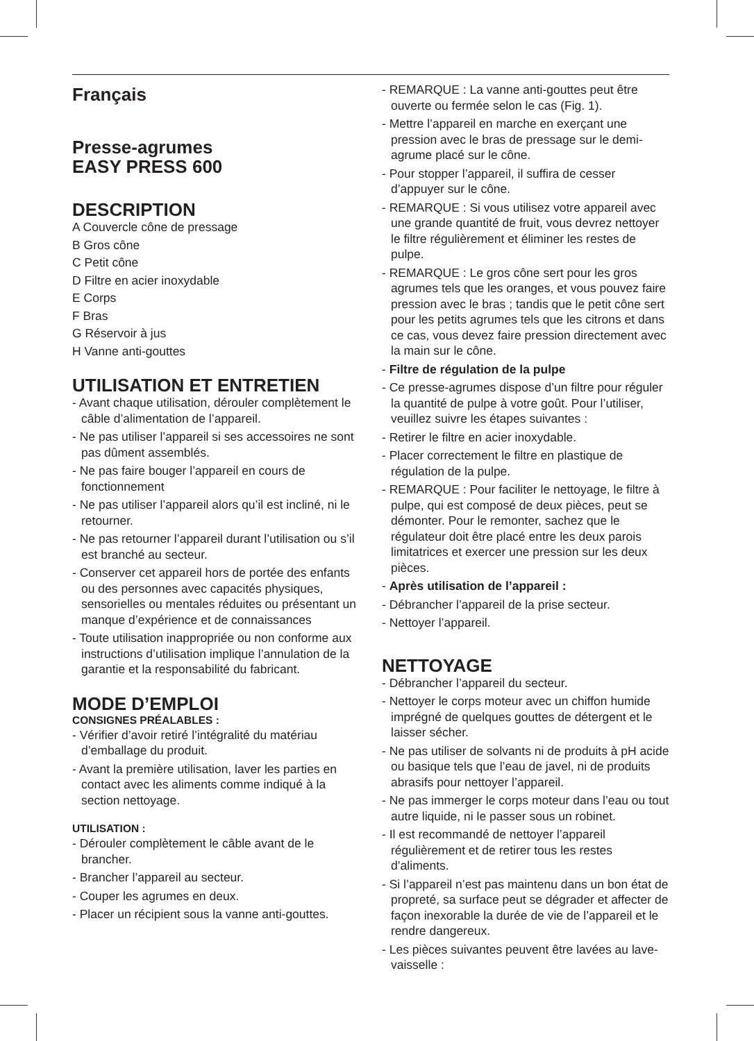Français
Presse-agrumes
EASY PRESS 600
DESCRIPTION
A Couvercle cône de pressage
B Gros cône
C Petit cône
D Filtre en acier inoxydable
E Corps
F Bras
G Réservoir à jus
H Vanne anti-gouttes
UTILISATION ET ENTRETIEN
- Avant chaque utilisation, dérouler complètement le câble d’alimentation de l’appareil.
- Ne pas utiliser l’appareil si ses accessoires ne sont pas dûment assemblés.
- Ne pas faire bouger l’appareil en cours de fonctionnement
- Ne pas utiliser l’appareil alors qu’il est incliné, ni le retourner.
- Ne pas retourner l’appareil durant l’utilisation ou s’il est branché au secteur.
- Conserver cet appareil hors de portée des enfants ou des personnes avec capacités physiques, sensorielles ou mentales réduites ou présentant un manque d’expérience et de connaissances
- Toute utilisation inappropriée ou non conforme aux instructions d’utilisation implique l’annulation de la garantie et la responsabilité du fabricant.
MODE D’EMPLOI
CONSIGNES PRÉALABLES :
- Vérifier d’avoir retiré l’intégralité du matériau d’emballage du produit.
- Avant la première utilisation, laver les parties en contact avec les aliments comme indiqué à la section nettoyage.
UTILISATION :
- Dérouler complètement le câble avant de le brancher.
- Brancher l’appareil au secteur.
- Couper les agrumes en deux.
- Placer un récipient sous la vanne anti-gouttes.
- REMARQUE : La vanne anti-gouttes peut être ouverte ou fermée selon le cas (Fig. 1).
- Mettre l’appareil en marche en exerçant une pression avec le bras de pressage sur le demi-agrume placé sur le cône.
- Pour stopper l’appareil, il suffira de cesser d’appuyer sur le cône.
- REMARQUE : Si vous utilisez votre appareil avec une grande quantité de fruit, vous devrez nettoyer le filtre régulièrement et éliminer les restes de pulpe.
- REMARQUE : Le gros cône sert pour les gros agrumes tels que les oranges, et vous pouvez faire pression avec le bras ; tandis que le petit cône sert pour les petits agrumes tels que les citrons et dans ce cas, vous devez faire pression directement avec la main sur le cône.
- Filtre de régulation de la pulpe
- Ce presse-agrumes dispose d’un filtre pour réguler la quantité de pulpe à votre goût. Pour l’utiliser, veuillez suivre les étapes suivantes :
- Retirer le filtre en acier inoxydable.
- Placer correctement le filtre en plastique de régulation de la pulpe.
- REMARQUE : Pour faciliter le nettoyage, le filtre à pulpe, qui est composé de deux pièces, peut se démonter. Pour le remonter, sachez que le régulateur doit être placé entre les deux parois limitatrices et exercer une pression sur les deux pièces.
- Après utilisation de l’appareil :
- Débrancher l’appareil de la prise secteur.
- Nettoyer l’appareil.
NETTOYAGE
- Débrancher l’appareil du secteur.
- Nettoyer le corps moteur avec un chiffon humide imprégné de quelques gouttes de détergent et le laisser sécher.
- Ne pas utiliser de solvants ni de produits à pH acide ou basique tels que l’eau de javel, ni de produits abrasifs pour nettoyer l’appareil.
- Ne pas immerger le corps moteur dans l’eau ou tout autre liquide, ni le passer sous un robinet.
- Il est recommandé de nettoyer l’appareil régulièrement et de retirer tous les restes d’aliments.
- Si l’appareil n’est pas maintenu dans un bon état de propreté, sa surface peut se dégrader et affecter de façon inexorable la durée de vie de l’appareil et le rendre dangereux.
- Les pièces suivantes peuvent être lavées au lave-vaisselle :